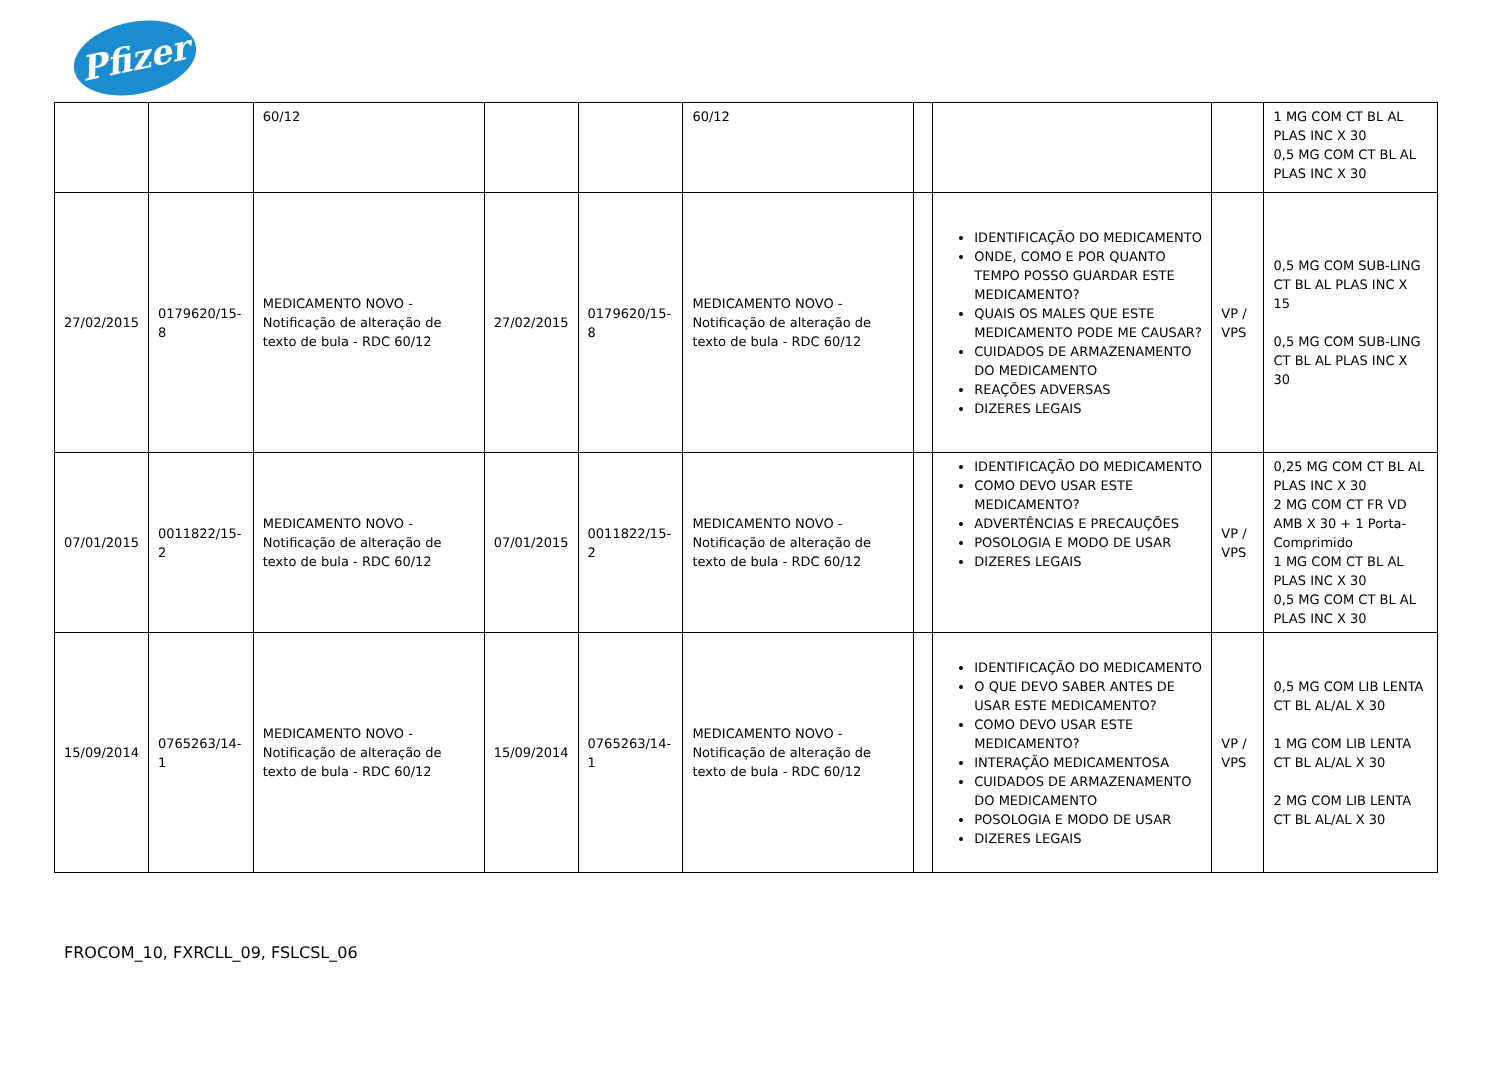Pfizer
| | | 60/12 | | | 60/12 | | | | 1 MG COM CT BL AL PLAS INC X 30 0,5 MG COM CT BL AL PLAS INC X 30 |
| 27/02/2015 | 0179620/15-8 | MEDICAMENTO NOVO - Notificação de alteração de texto de bula - RDC 60/12 | 27/02/2015 | 0179620/15-8 | MEDICAMENTO NOVO - Notificação de alteração de texto de bula - RDC 60/12 | | IDENTIFICAÇÃO DO MEDICAMENTO ONDE, COMO E POR QUANTO TEMPO POSSO GUARDAR ESTE MEDICAMENTO? QUAIS OS MALES QUE ESTE MEDICAMENTO PODE ME CAUSAR? CUIDADOS DE ARMAZENAMENTO DO MEDICAMENTO REAÇÕES ADVERSAS DIZERES LEGAIS | VP / VPS | 0,5 MG COM SUB-LING CT BL AL PLAS INC X 15 0,5 MG COM SUB-LING CT BL AL PLAS INC X 30 |
| 07/01/2015 | 0011822/15-2 | MEDICAMENTO NOVO - Notificação de alteração de texto de bula - RDC 60/12 | 07/01/2015 | 0011822/15-2 | MEDICAMENTO NOVO - Notificação de alteração de texto de bula - RDC 60/12 | | IDENTIFICAÇÃO DO MEDICAMENTO COMO DEVO USAR ESTE MEDICAMENTO? ADVERTÊNCIAS E PRECAUÇÕES POSOLOGIA E MODO DE USAR DIZERES LEGAIS | VP / VPS | 0,25 MG COM CT BL AL PLAS INC X 30 2 MG COM CT FR VD AMB X 30 + 1 Porta-Comprimido 1 MG COM CT BL AL PLAS INC X 30 0,5 MG COM CT BL AL PLAS INC X 30 |
| 15/09/2014 | 0765263/14-1 | MEDICAMENTO NOVO - Notificação de alteração de texto de bula - RDC 60/12 | 15/09/2014 | 0765263/14-1 | MEDICAMENTO NOVO - Notificação de alteração de texto de bula - RDC 60/12 | | IDENTIFICAÇÃO DO MEDICAMENTO O QUE DEVO SABER ANTES DE USAR ESTE MEDICAMENTO? COMO DEVO USAR ESTE MEDICAMENTO? INTERAÇÃO MEDICAMENTOSA CUIDADOS DE ARMAZENAMENTO DO MEDICAMENTO POSOLOGIA E MODO DE USAR DIZERES LEGAIS | VP / VPS | 0,5 MG COM LIB LENTA CT BL AL/AL X 30 1 MG COM LIB LENTA CT BL AL/AL X 30 2 MG COM LIB LENTA CT BL AL/AL X 30 |
FROCOM_10, FXRCLL_09, FSLCSL_06